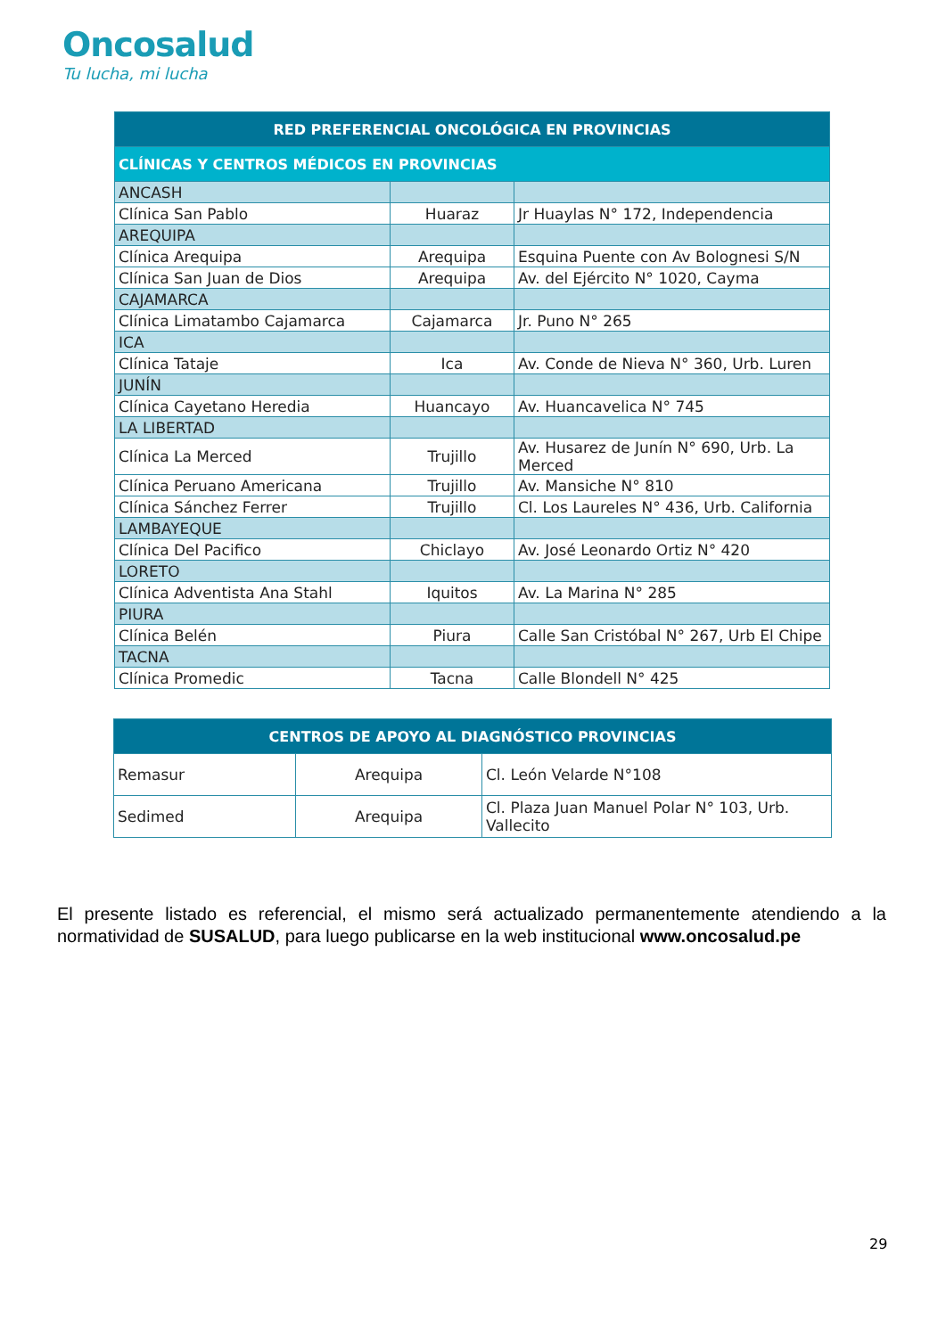Oncosalud
Tu lucha, mi lucha
| RED PREFERENCIAL ONCOLÓGICA EN PROVINCIAS | | |
| --- | --- | --- |
| CLÍNICAS Y CENTROS MÉDICOS EN PROVINCIAS | | |
| ANCASH | | |
| Clínica San Pablo | Huaraz | Jr Huaylas N° 172, Independencia |
| AREQUIPA | | |
| Clínica Arequipa | Arequipa | Esquina Puente con Av Bolognesi S/N |
| Clínica San Juan de Dios | Arequipa | Av. del Ejército N° 1020, Cayma |
| CAJAMARCA | | |
| Clínica Limatambo Cajamarca | Cajamarca | Jr. Puno N° 265 |
| ICA | | |
| Clínica Tataje | Ica | Av. Conde de Nieva N° 360, Urb. Luren |
| JUNÍN | | |
| Clínica Cayetano Heredia | Huancayo | Av. Huancavelica N° 745 |
| LA LIBERTAD | | |
| Clínica La Merced | Trujillo | Av. Husarez de Junín N° 690, Urb. La Merced |
| Clínica Peruano Americana | Trujillo | Av. Mansiche N° 810 |
| Clínica Sánchez Ferrer | Trujillo | Cl. Los Laureles N° 436, Urb. California |
| LAMBAYEQUE | | |
| Clínica Del Pacifico | Chiclayo | Av. José Leonardo Ortiz N° 420 |
| LORETO | | |
| Clínica Adventista Ana Stahl | Iquitos | Av. La Marina N° 285 |
| PIURA | | |
| Clínica Belén | Piura | Calle San Cristóbal N° 267, Urb El Chipe |
| TACNA | | |
| Clínica Promedic | Tacna | Calle Blondell N° 425 |
| CENTROS DE APOYO AL DIAGNÓSTICO PROVINCIAS | | |
| --- | --- | --- |
| Remasur | Arequipa | Cl. León Velarde N°108 |
| Sedimed | Arequipa | Cl. Plaza Juan Manuel Polar N° 103, Urb. Vallecito |
El presente listado es referencial, el mismo será actualizado permanentemente atendiendo a la normatividad de SUSALUD, para luego publicarse en la web institucional www.oncosalud.pe
29